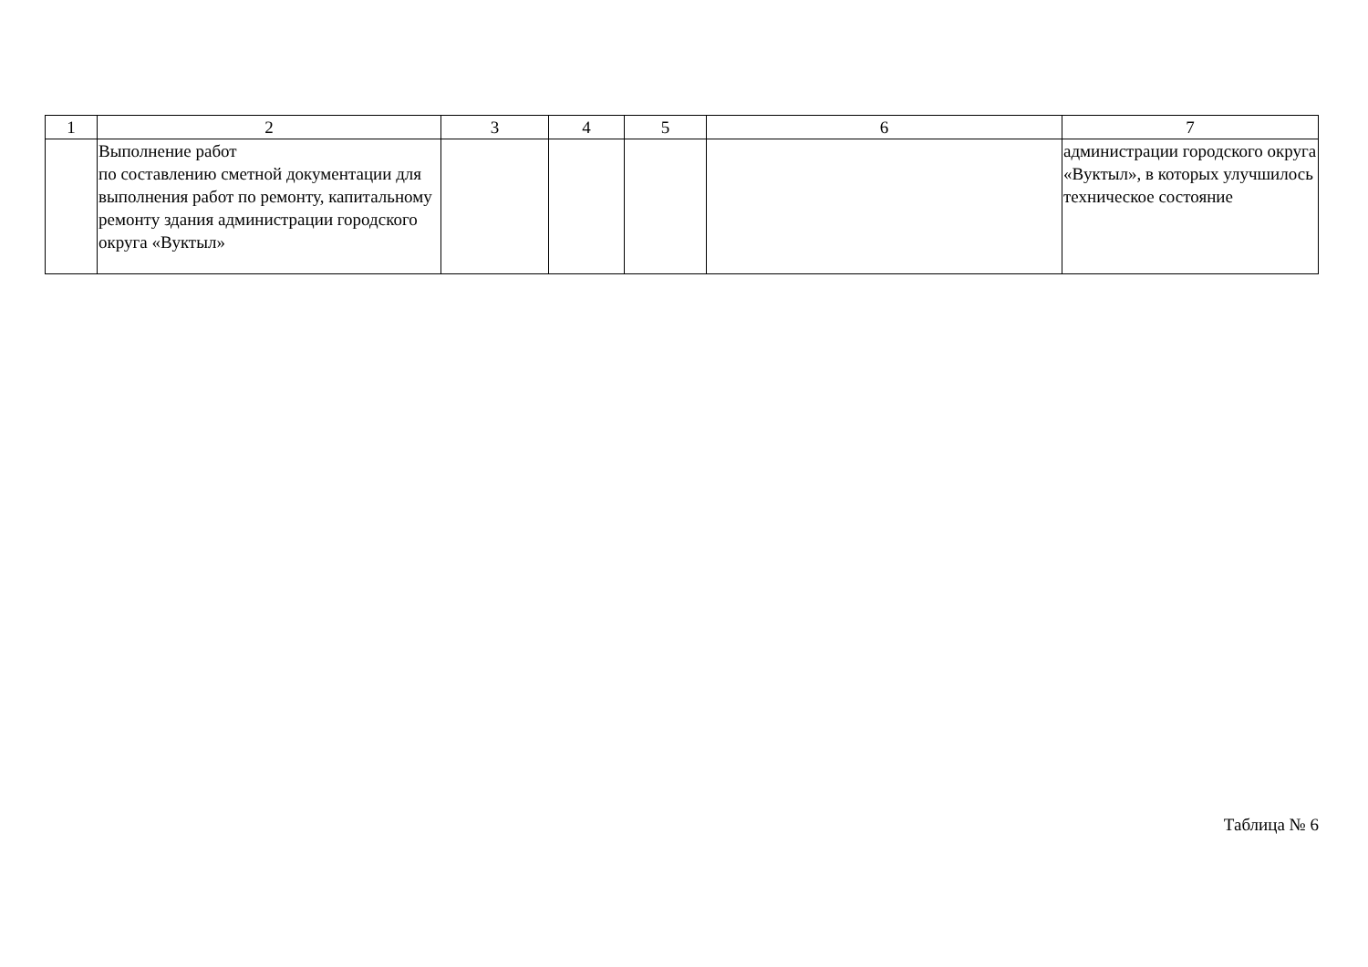| 1 | 2 | 3 | 4 | 5 | 6 | 7 |
| | Выполнение работ по составлению сметной документации для выполнения работ по ремонту, капитальному ремонту здания администрации городского округа «Вуктыл» | | | | | администрации городского округа «Вуктыл», в которых улучшилось техническое состояние |
Таблица № 6